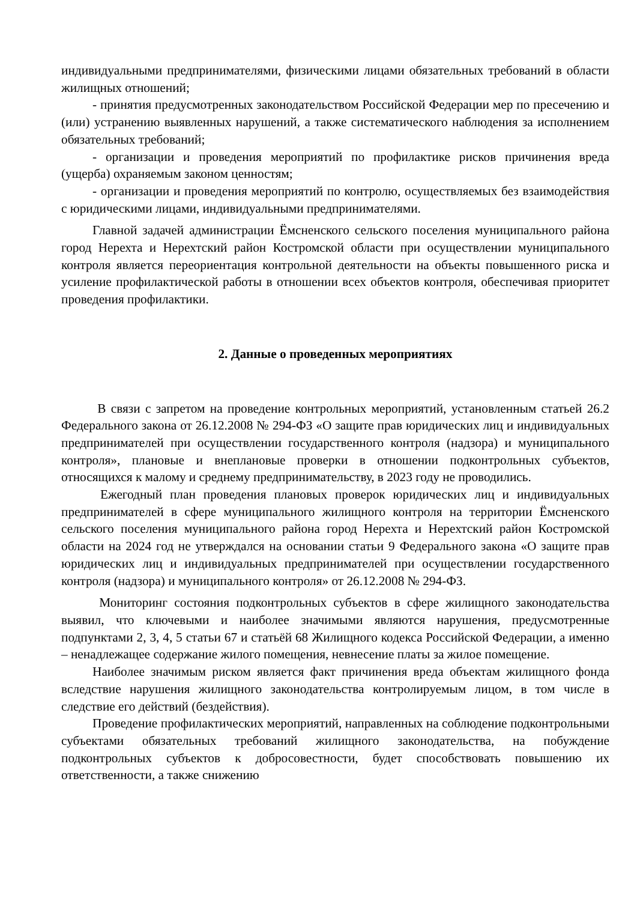индивидуальными предпринимателями, физическими лицами обязательных требований в области жилищных отношений;
- принятия предусмотренных законодательством Российской Федерации мер по пресечению и (или) устранению выявленных нарушений, а также систематического наблюдения за исполнением обязательных требований;
- организации и проведения мероприятий по профилактике рисков причинения вреда (ущерба) охраняемым законом ценностям;
- организации и проведения мероприятий по контролю, осуществляемых без взаимодействия с юридическими лицами, индивидуальными предпринимателями.
Главной задачей администрации Ёмсненского сельского поселения муниципального района город Нерехта и Нерехтский район Костромской области при осуществлении муниципального контроля является переориентация контрольной деятельности на объекты повышенного риска и усиление профилактической работы в отношении всех объектов контроля, обеспечивая приоритет проведения профилактики.
2. Данные о проведенных мероприятиях
В связи с запретом на проведение контрольных мероприятий, установленным статьей 26.2 Федерального закона от 26.12.2008 № 294-ФЗ «О защите прав юридических лиц и индивидуальных предпринимателей при осуществлении государственного контроля (надзора) и муниципального контроля», плановые и внеплановые проверки в отношении подконтрольных субъектов, относящихся к малому и среднему предпринимательству, в 2023 году не проводились.
Ежегодный план проведения плановых проверок юридических лиц и индивидуальных предпринимателей в сфере муниципального жилищного контроля на территории Ёмсненского сельского поселения муниципального района город Нерехта и Нерехтский район Костромской области на 2024 год не утверждался на основании статьи 9 Федерального закона «О защите прав юридических лиц и индивидуальных предпринимателей при осуществлении государственного контроля (надзора) и муниципального контроля» от 26.12.2008 № 294-ФЗ.
Мониторинг состояния подконтрольных субъектов в сфере жилищного законодательства выявил, что ключевыми и наиболее значимыми являются нарушения, предусмотренные подпунктами 2, 3, 4, 5 статьи 67 и статьёй 68 Жилищного кодекса Российской Федерации, а именно – ненадлежащее содержание жилого помещения, невнесение платы за жилое помещение.
Наиболее значимым риском является факт причинения вреда объектам жилищного фонда вследствие нарушения жилищного законодательства контролируемым лицом, в том числе в следствие его действий (бездействия).
Проведение профилактических мероприятий, направленных на соблюдение подконтрольными субъектами обязательных требований жилищного законодательства, на побуждение подконтрольных субъектов к добросовестности, будет способствовать повышению их ответственности, а также снижению